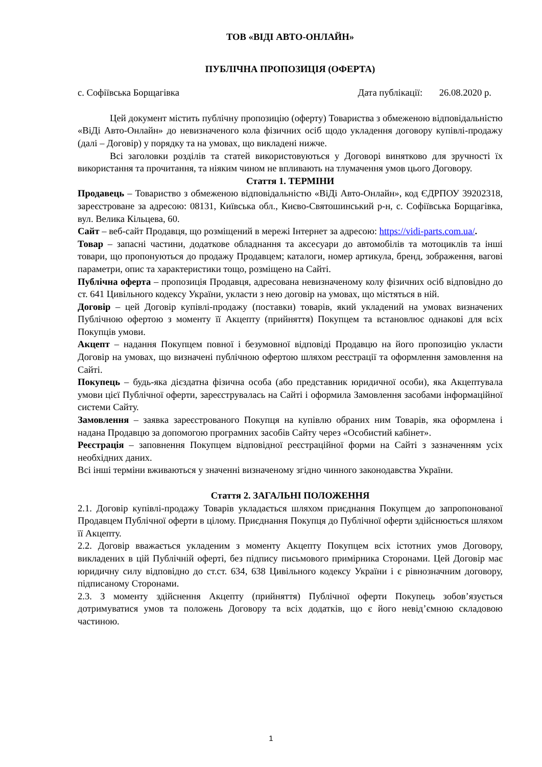ТОВ «ВІДІ АВТО-ОНЛАЙН»
ПУБЛІЧНА ПРОПОЗИЦІЯ (ОФЕРТА)
с. Софіївська Борщагівка Дата публікації: 26.08.2020 р.
Цей документ містить публічну пропозицію (оферту) Товариства з обмеженою відповідальністю «ВіДі Авто-Онлайн» до невизначеного кола фізичних осіб щодо укладення договору купівлі-продажу (далі – Договір) у порядку та на умовах, що викладені нижче.
Всі заголовки розділів та статей використовуються у Договорі винятково для зручності їх використання та прочитання, та ніяким чином не впливають на тлумачення умов цього Договору.
Стаття 1. ТЕРМІНИ
Продавець – Товариство з обмеженою відповідальністю «ВіДі Авто-Онлайн», код ЄДРПОУ 39202318, зареєстроване за адресою: 08131, Київська обл., Києво-Святошинський р-н, с. Софіївська Борщагівка, вул. Велика Кільцева, 60.
Сайт – веб-сайт Продавця, що розміщений в мережі Інтернет за адресою: https://vidi-parts.com.ua/.
Товар – запасні частини, додаткове обладнання та аксесуари до автомобілів та мотоциклів та інші товари, що пропонуються до продажу Продавцем; каталоги, номер артикула, бренд, зображення, вагові параметри, опис та характеристики тощо, розміщено на Сайті.
Публічна оферта – пропозиція Продавця, адресована невизначеному колу фізичних осіб відповідно до ст. 641 Цивільного кодексу України, укласти з нею договір на умовах, що містяться в ній.
Договір – цей Договір купівлі-продажу (поставки) товарів, який укладений на умовах визначених Публічною офертою з моменту її Акцепту (прийняття) Покупцем та встановлює однакові для всіх Покупців умови.
Акцепт – надання Покупцем повної і безумовної відповіді Продавцю на його пропозицію укласти Договір на умовах, що визначені публічною офертою шляхом реєстрації та оформлення замовлення на Сайті.
Покупець – будь-яка дієздатна фізична особа (або представник юридичної особи), яка Акцептувала умови цієї Публічної оферти, зареєструвалась на Сайті і оформила Замовлення засобами інформаційної системи Сайту.
Замовлення – заявка зареєстрованого Покупця на купівлю обраних ним Товарів, яка оформлена і надана Продавцю за допомогою програмних засобів Сайту через «Особистий кабінет».
Реєстрація – заповнення Покупцем відповідної реєстраційної форми на Сайті з зазначенням усіх необхідних даних.
Всі інші терміни вживаються у значенні визначеному згідно чинного законодавства України.
Стаття 2. ЗАГАЛЬНІ ПОЛОЖЕННЯ
2.1. Договір купівлі-продажу Товарів укладається шляхом приєднання Покупцем до запропонованої Продавцем Публічної оферти в цілому. Приєднання Покупця до Публічної оферти здійснюється шляхом її Акцепту.
2.2. Договір вважається укладеним з моменту Акцепту Покупцем всіх істотних умов Договору, викладених в цій Публічній оферті, без підпису письмового примірника Сторонами. Цей Договір має юридичну силу відповідно до ст.ст. 634, 638 Цивільного кодексу України і є рівнозначним договору, підписаному Сторонами.
2.3. З моменту здійснення Акцепту (прийняття) Публічної оферти Покупець зобов’язується дотримуватися умов та положень Договору та всіх додатків, що є його невід’ємною складовою частиною.
1